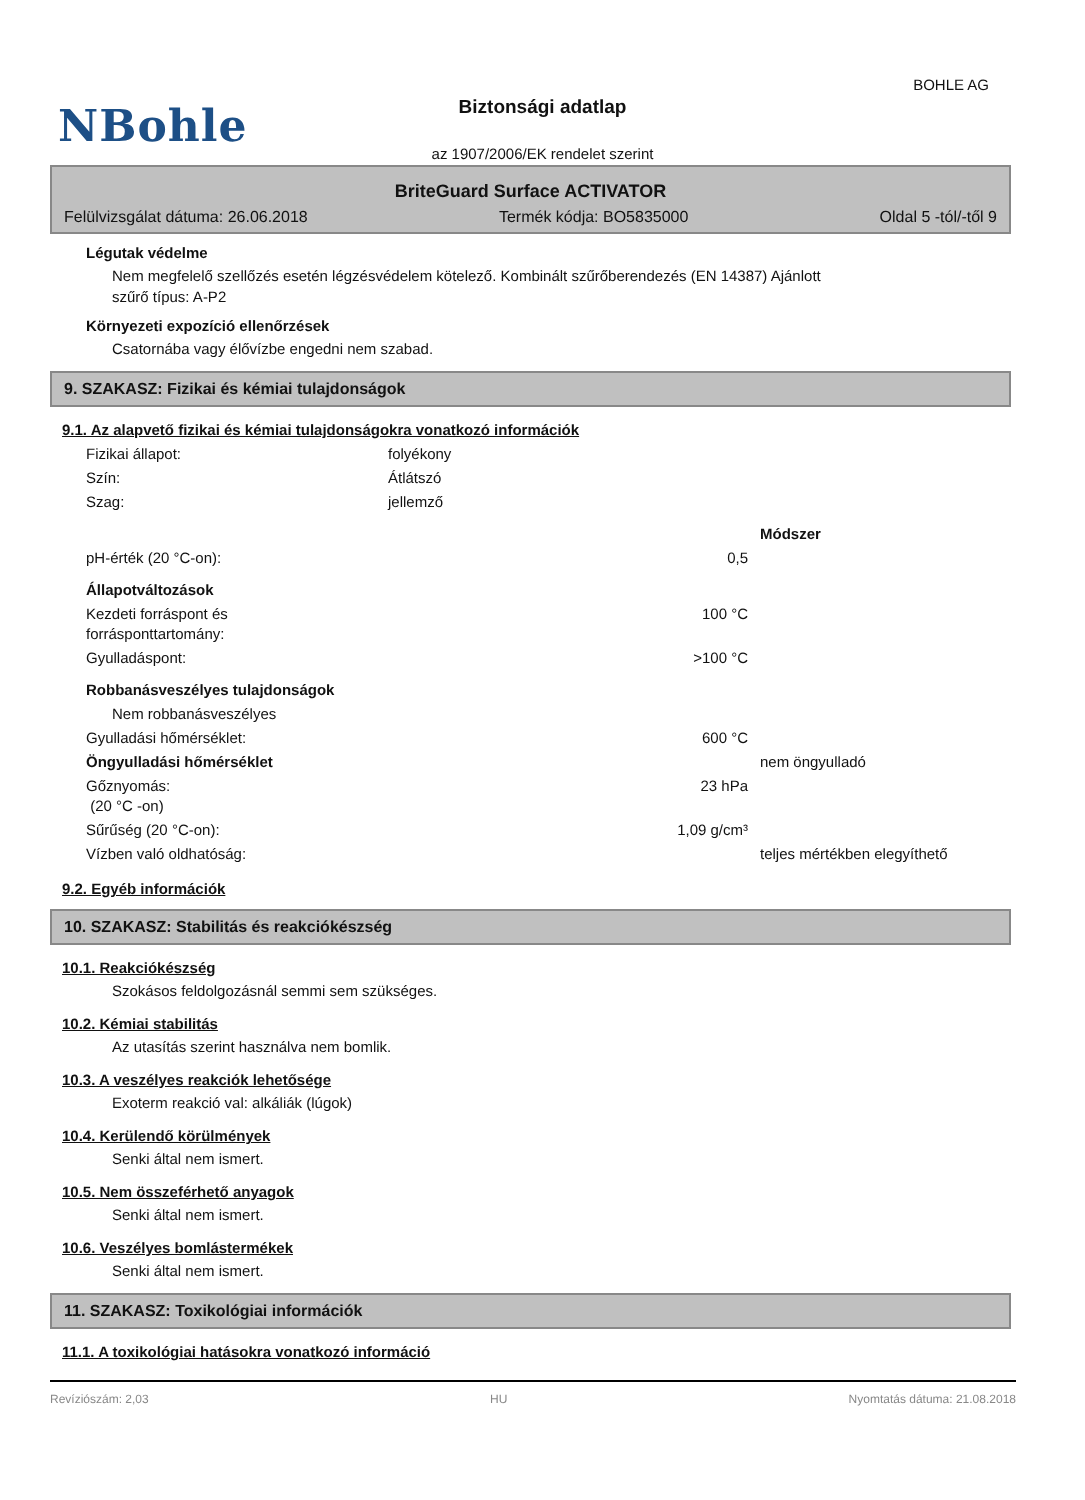NBohle
BOHLE AG
Biztonsági adatlap
az 1907/2006/EK rendelet szerint
BriteGuard Surface ACTIVATOR
Felülvizsgálat dátuma: 26.06.2018 Termék kódja: BO5835000 Oldal 5 -tól/-től 9
Légutak védelme
Nem megfelelő szellőzés esetén légzésvédelem kötelező. Kombinált szűrőberendezés (EN 14387) Ajánlott
szűrő típus: A-P2
Környezeti expozíció ellenőrzések
Csatornába vagy élővízbe engedni nem szabad.
9. SZAKASZ: Fizikai és kémiai tulajdonságok
9.1. Az alapvető fizikai és kémiai tulajdonságokra vonatkozó információk
| Fizikai állapot: | folyékony | |
| Szín: | Átlátszó | |
| Szag: | jellemző | |
| | | Módszer |
| pH-érték (20 °C-on): | 0,5 | |
| Állapotváltozások | | |
| Kezdeti forráspont és forrásponttartomány: | 100 °C | |
| Gyulladáspont: | >100 °C | |
| Robbanásveszélyes tulajdonságok | | |
| Nem robbanásveszélyes | | |
| Gyulladási hőmérséklet: | 600 °C | |
| Öngyulladási hőmérséklet | | nem öngyulladó |
| Gőznyomás: (20 °C -on) | 23 hPa | |
| Sűrűség (20 °C-on): | 1,09 g/cm³ | |
| Vízben való oldhatóság: | | teljes mértékben elegyíthető |
9.2. Egyéb információk
10. SZAKASZ: Stabilitás és reakciókészség
10.1. Reakciókészség
Szokásos feldolgozásnál semmi sem szükséges.
10.2. Kémiai stabilitás
Az utasítás szerint használva nem bomlik.
10.3. A veszélyes reakciók lehetősége
Exoterm reakció val: alkáliák (lúgok)
10.4. Kerülendő körülmények
Senki által nem ismert.
10.5. Nem összeférhető anyagok
Senki által nem ismert.
10.6. Veszélyes bomlástermékek
Senki által nem ismert.
11. SZAKASZ: Toxikológiai információk
11.1. A toxikológiai hatásokra vonatkozó információ
Revíziószám: 2,03 HU Nyomtatás dátuma: 21.08.2018